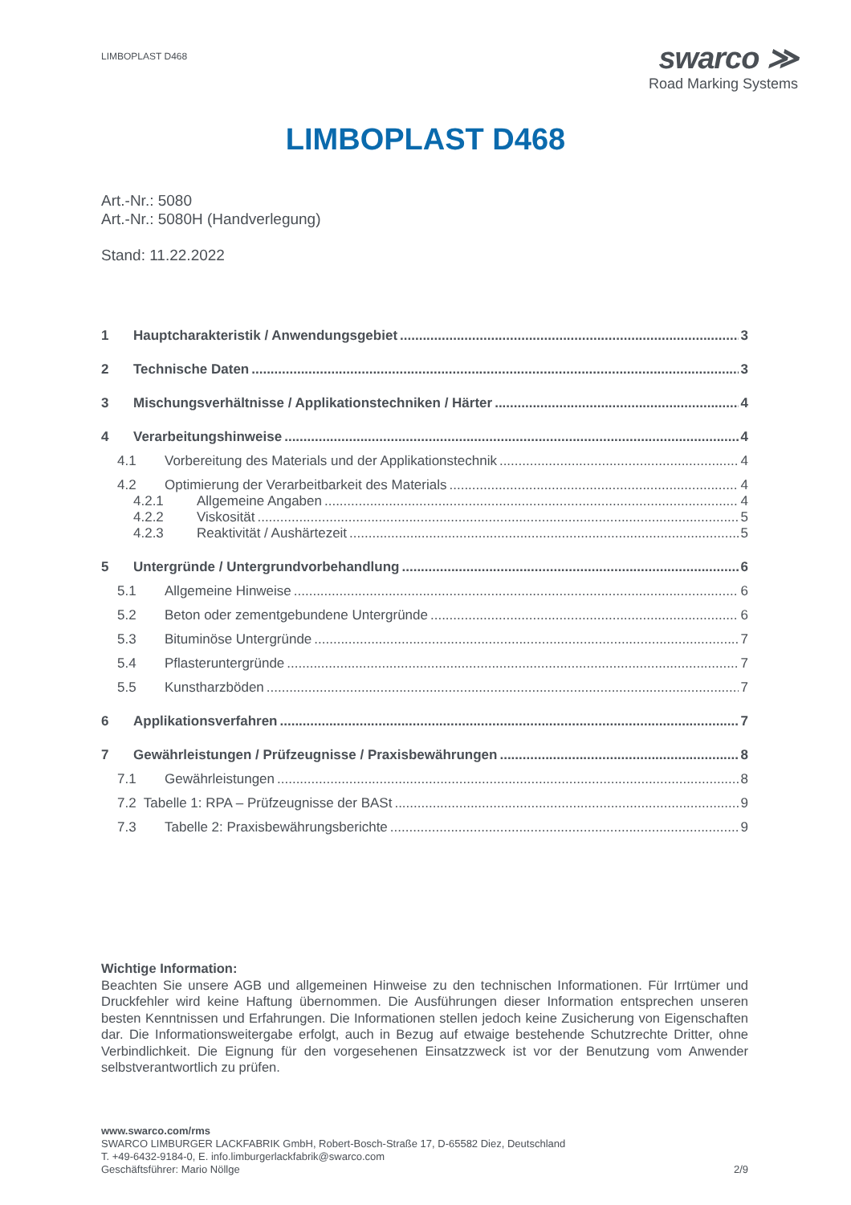LIMBOPLAST D468
swarco ≫
Road Marking Systems
LIMBOPLAST D468
Art.-Nr.: 5080
Art.-Nr.: 5080H (Handverlegung)
Stand: 11.22.2022
1 Hauptcharakteristik / Anwendungsgebiet 3
2 Technische Daten 3
3 Mischungsverhältnisse / Applikationstechniken / Härter 4
4 Verarbeitungshinweise 4
4.1 Vorbereitung des Materials und der Applikationstechnik 4
4.2 Optimierung der Verarbeitbarkeit des Materials 4
4.2.1 Allgemeine Angaben 4
4.2.2 Viskosität 5
4.2.3 Reaktivität / Aushärtezeit 5
5 Untergründe / Untergrundvorbehandlung 6
5.1 Allgemeine Hinweise 6
5.2 Beton oder zementgebundene Untergründe 6
5.3 Bituminöse Untergründe 7
5.4 Pflasteruntergründe 7
5.5 Kunstharzböden 7
6 Applikationsverfahren 7
7 Gewährleistungen / Prüfzeugnisse / Praxisbewährungen 8
7.1 Gewährleistungen 8
7.2 Tabelle 1: RPA – Prüfzeugnisse der BASt 9
7.3 Tabelle 2: Praxisbewährungsberichte 9
Wichtige Information:
Beachten Sie unsere AGB und allgemeinen Hinweise zu den technischen Informationen. Für Irrtümer und Druckfehler wird keine Haftung übernommen. Die Ausführungen dieser Information entsprechen unseren besten Kenntnissen und Erfahrungen. Die Informationen stellen jedoch keine Zusicherung von Eigenschaften dar. Die Informationsweitergabe erfolgt, auch in Bezug auf etwaige bestehende Schutzrechte Dritter, ohne Verbindlichkeit. Die Eignung für den vorgesehenen Einsatzzweck ist vor der Benutzung vom Anwender selbstverantwortlich zu prüfen.
www.swarco.com/rms
SWARCO LIMBURGER LACKFABRIK GmbH, Robert-Bosch-Straße 17, D-65582 Diez, Deutschland
T. +49-6432-9184-0, E. info.limburgerlackfabrik@swarco.com
Geschäftsführer: Mario Nöllge 2/9